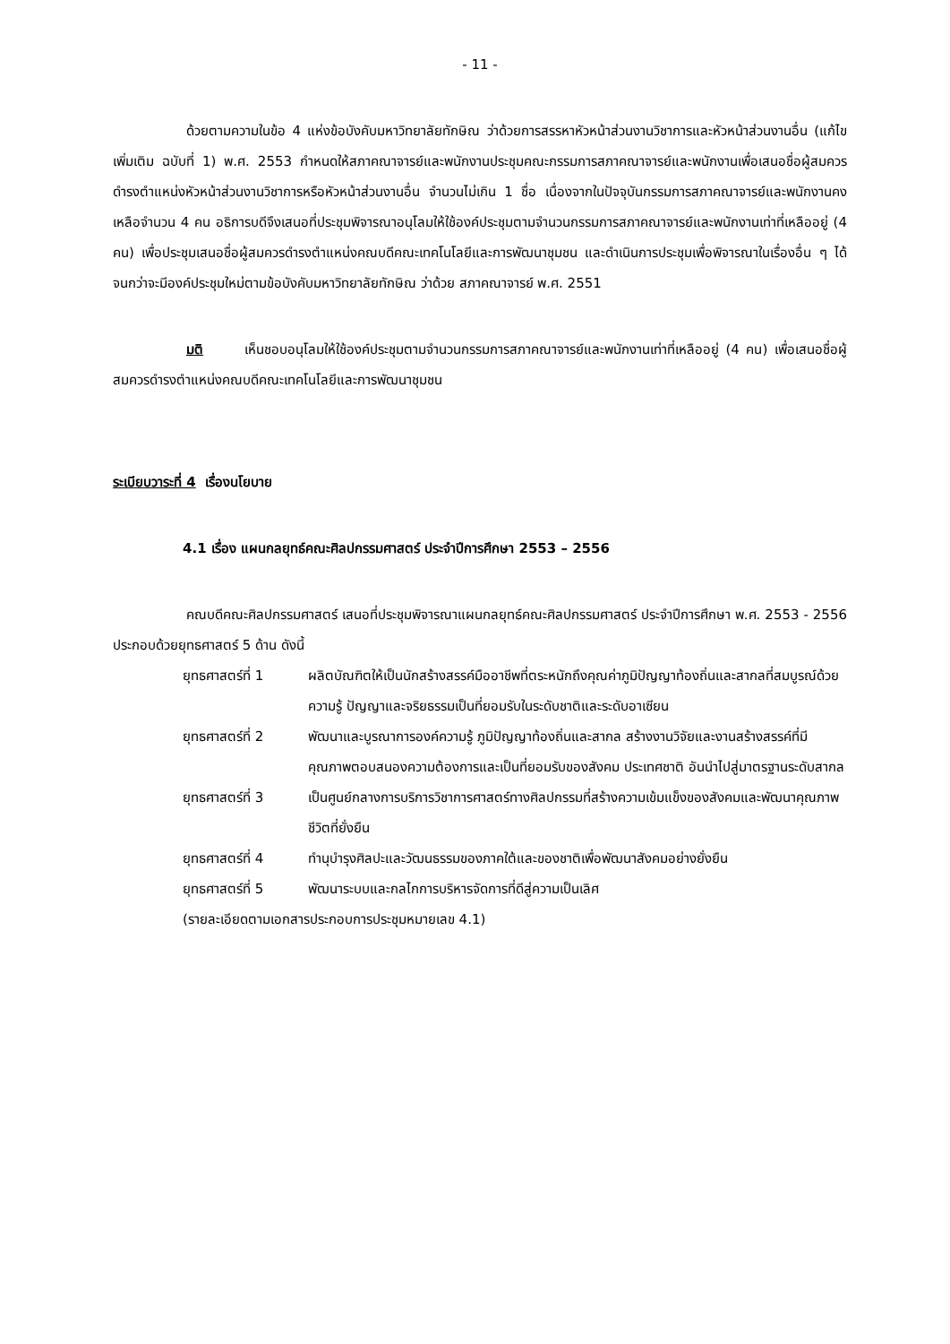- 11 -
ด้วยตามความในข้อ 4 แห่งข้อบังคับมหาวิทยาลัยทักษิณ ว่าด้วยการสรรหาหัวหน้าส่วนงานวิชาการและหัวหน้าส่วนงานอื่น (แก้ไขเพิ่มเติม ฉบับที่ 1) พ.ศ. 2553 กำหนดให้สภาคณาจารย์และพนักงานประชุมคณะกรรมการสภาคณาจารย์และพนักงานเพื่อเสนอชื่อผู้สมควรดำรงตำแหน่งหัวหน้าส่วนงานวิชาการหรือหัวหน้าส่วนงานอื่น จำนวนไม่เกิน 1 ชื่อ เนื่องจากในปัจจุบันกรรมการสภาคณาจารย์และพนักงานคงเหลือจำนวน 4 คน อธิการบดีจึงเสนอที่ประชุมพิจารณาอนุโลมให้ใช้องค์ประชุมตามจำนวนกรรมการสภาคณาจารย์และพนักงานเท่าที่เหลืออยู่ (4 คน) เพื่อประชุมเสนอชื่อผู้สมควรดำรงตำแหน่งคณบดีคณะเทคโนโลยีและการพัฒนาชุมชน และดำเนินการประชุมเพื่อพิจารณาในเรื่องอื่น ๆ ได้จนกว่าจะมีองค์ประชุมใหม่ตามข้อบังคับมหาวิทยาลัยทักษิณ ว่าด้วย สภาคณาจารย์ พ.ศ. 2551
มติ เห็นชอบอนุโลมให้ใช้องค์ประชุมตามจำนวนกรรมการสภาคณาจารย์และพนักงานเท่าที่เหลืออยู่ (4 คน) เพื่อเสนอชื่อผู้สมควรดำรงตำแหน่งคณบดีคณะเทคโนโลยีและการพัฒนาชุมชน
ระเบียบวาระที่ 4 เรื่องนโยบาย
4.1 เรื่อง แผนกลยุทธ์คณะศิลปกรรมศาสตร์ ประจำปีการศึกษา 2553 – 2556
คณบดีคณะศิลปกรรมศาสตร์ เสนอที่ประชุมพิจารณาแผนกลยุทธ์คณะศิลปกรรมศาสตร์ ประจำปีการศึกษา พ.ศ. 2553 - 2556 ประกอบด้วยยุทธศาสตร์ 5 ด้าน ดังนี้
ยุทธศาสตร์ที่ 1 ผลิตบัณฑิตให้เป็นนักสร้างสรรค์มืออาชีพที่ตระหนักถึงคุณค่าภูมิปัญญาท้องถิ่นและสากลที่สมบูรณ์ด้วยความรู้ ปัญญาและจริยธรรมเป็นที่ยอมรับในระดับชาติและระดับอาเซียน
ยุทธศาสตร์ที่ 2 พัฒนาและบูรณาการองค์ความรู้ ภูมิปัญญาท้องถิ่นและสากล สร้างงานวิจัยและงานสร้างสรรค์ที่มีคุณภาพตอบสนองความต้องการและเป็นที่ยอมรับของสังคม ประเทศชาติ อันนำไปสู่มาตรฐานระดับสากล
ยุทธศาสตร์ที่ 3 เป็นศูนย์กลางการบริการวิชาการศาสตร์ทางศิลปกรรมที่สร้างความเข้มแข็งของสังคมและพัฒนาคุณภาพชีวิตที่ยั่งยืน
ยุทธศาสตร์ที่ 4 ทำนุบำรุงศิลปะและวัฒนธรรมของภาคใต้และของชาติเพื่อพัฒนาสังคมอย่างยั่งยืน
ยุทธศาสตร์ที่ 5 พัฒนาระบบและกลไกการบริหารจัดการที่ดีสู่ความเป็นเลิศ
(รายละเอียดตามเอกสารประกอบการประชุมหมายเลข 4.1)